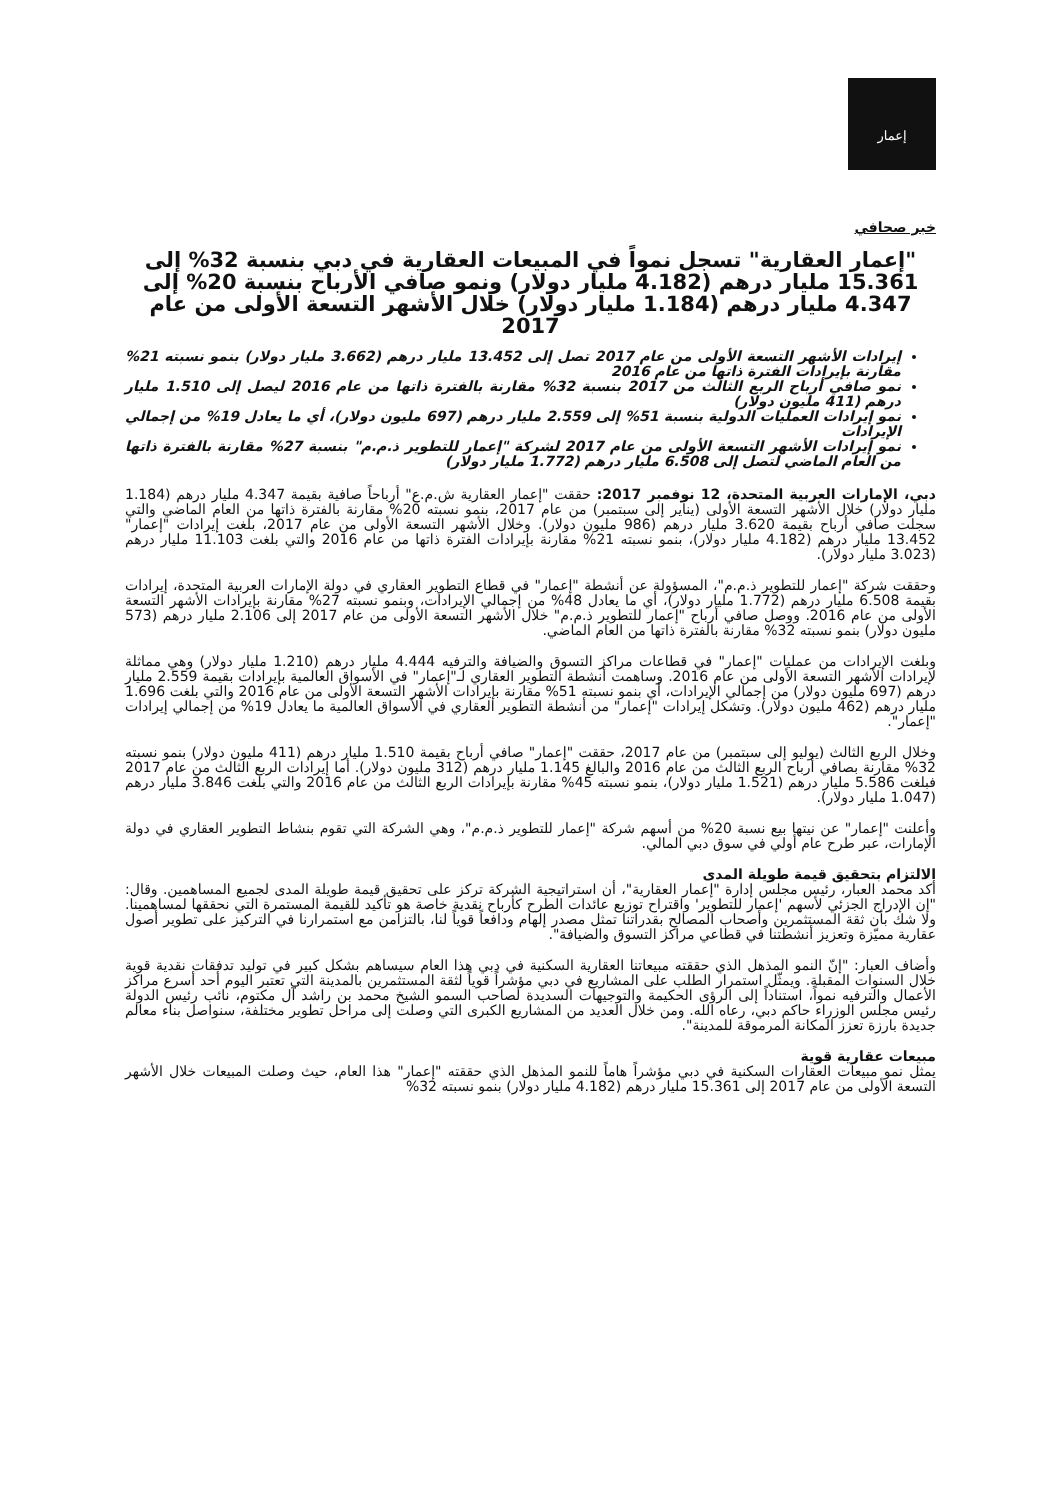إعمار
خبر صحافي
"إعمار العقارية" تسجل نمواً في المبيعات العقارية في دبي بنسبة 32% إلى 15.361 مليار درهم (4.182 مليار دولار) ونمو صافي الأرباح بنسبة 20% إلى 4.347 مليار درهم (1.184 مليار دولار) خلال الأشهر التسعة الأولى من عام 2017
إيرادات الأشهر التسعة الأولى من عام 2017 تصل إلى 13.452 مليار درهم (3.662 مليار دولار) بنمو نسبته 21% مقارنة بإيرادات الفترة ذاتها من عام 2016
نمو صافي أرباح الربع الثالث من 2017 بنسبة 32% مقارنة بالفترة ذاتها من عام 2016 ليصل إلى 1.510 مليار درهم (411 مليون دولار)
نمو إيرادات العمليات الدولية بنسبة 51% إلى 2.559 مليار درهم (697 مليون دولار)، أي ما يعادل 19% من إجمالي الإيرادات
نمو إيرادات الأشهر التسعة الأولى من عام 2017 لشركة "إعمار للتطوير ذ.م.م" بنسبة 27% مقارنة بالفترة ذاتها من العام الماضي لتصل إلى 6.508 مليار درهم (1.772 مليار دولار)
دبي، الإمارات العربية المتحدة، 12 نوفمبر 2017: حققت "إعمار العقارية ش.م.ع" أرباحاً صافية بقيمة 4.347 مليار درهم (1.184 مليار دولار) خلال الأشهر التسعة الأولى (يناير إلى سبتمبر) من عام 2017، بنمو نسبته 20% مقارنة بالفترة ذاتها من العام الماضي والتي سجلت صافي أرباح بقيمة 3.620 مليار درهم (986 مليون دولار). وخلال الأشهر التسعة الأولى من عام 2017، بلغت إيرادات "إعمار" 13.452 مليار درهم (4.182 مليار دولار)، بنمو نسبته 21% مقارنة بإيرادات الفترة ذاتها من عام 2016 والتي بلغت 11.103 مليار درهم (3.023 مليار دولار).
وحققت شركة "إعمار للتطوير ذ.م.م"، المسؤولة عن أنشطة "إعمار" في قطاع التطوير العقاري في دولة الإمارات العربية المتحدة، إيرادات بقيمة 6.508 مليار درهم (1.772 مليار دولار)، أي ما يعادل 48% من إجمالي الإيرادات، وبنمو نسبته 27% مقارنة بإيرادات الأشهر التسعة الأولى من عام 2016. ووصل صافي أرباح "إعمار للتطوير ذ.م.م" خلال الأشهر التسعة الأولى من عام 2017 إلى 2.106 مليار درهم (573 مليون دولار) بنمو نسبته 32% مقارنة بالفترة ذاتها من العام الماضي.
وبلغت الإيرادات من عمليات "إعمار" في قطاعات مراكز التسوق والضيافة والترفيه 4.444 مليار درهم (1.210 مليار دولار) وهي مماثلة لإيرادات الأشهر التسعة الأولى من عام 2016. وساهمت أنشطة التطوير العقاري لـ"إعمار" في الأسواق العالمية بإيرادات بقيمة 2.559 مليار درهم (697 مليون دولار) من إجمالي الإيرادات، أي بنمو نسبته 51% مقارنة بإيرادات الأشهر التسعة الأولى من عام 2016 والتي بلغت 1.696 مليار درهم (462 مليون دولار). وتشكل إيرادات "إعمار" من أنشطة التطوير العقاري في الأسواق العالمية ما يعادل 19% من إجمالي إيرادات "إعمار".
وخلال الربع الثالث (يوليو إلى سبتمبر) من عام 2017، حققت "إعمار" صافي أرباح بقيمة 1.510 مليار درهم (411 مليون دولار) بنمو نسبته 32% مقارنة بصافي أرباح الربع الثالث من عام 2016 والبالغ 1.145 مليار درهم (312 مليون دولار). أما إيرادات الربع الثالث من عام 2017 فبلغت 5.586 مليار درهم (1.521 مليار دولار)، بنمو نسبته 45% مقارنة بإيرادات الربع الثالث من عام 2016 والتي بلغت 3.846 مليار درهم (1.047 مليار دولار).
وأعلنت "إعمار" عن نيتها بيع نسبة 20% من أسهم شركة "إعمار للتطوير ذ.م.م"، وهي الشركة التي تقوم بنشاط التطوير العقاري في دولة الإمارات، عبر طرح عام أولي في سوق دبي المالي.
الالتزام بتحقيق قيمة طويلة المدى
أكد محمد العبار، رئيس مجلس إدارة "إعمار العقارية"، أن استراتيجية الشركة تركز على تحقيق قيمة طويلة المدى لجميع المساهمين. وقال: "إن الإدراج الجزئي لأسهم 'إعمار للتطوير' واقتراح توزيع عائدات الطرح كأرباح نقدية خاصة هو تأكيد للقيمة المستمرة التي نحققها لمساهمينا. ولا شك بأن ثقة المستثمرين وأصحاب المصالح بقدراتنا تمثل مصدر إلهام ودافعاً قوياً لنا، بالتزامن مع استمرارنا في التركيز على تطوير أصول عقارية مميّزة وتعزيز أنشطتنا في قطاعي مراكز التسوق والضيافة".
وأضاف العبار: "إنّ النمو المذهل الذي حققته مبيعاتنا العقارية السكنية في دبي هذا العام سيساهم بشكل كبير في توليد تدفقات نقدية قوية خلال السنوات المقبلة. ويمثّل استمرار الطلب على المشاريع في دبي مؤشراً قوياً لثقة المستثمرين بالمدينة التي تعتبر اليوم أحد أسرع مراكز الأعمال والترفيه نمواً، استناداً إلى الرؤى الحكيمة والتوجيهات السديدة لصاحب السمو الشيخ محمد بن راشد آل مكتوم، نائب رئيس الدولة رئيس مجلس الوزراء حاكم دبي، رعاه الله. ومن خلال العديد من المشاريع الكبرى التي وصلت إلى مراحل تطوير مختلفة، سنواصل بناء معالم جديدة بارزة تعزز المكانة المرموقة للمدينة".
مبيعات عقارية قوية
يمثل نمو مبيعات العقارات السكنية في دبي مؤشراً هاماً للنمو المذهل الذي حققته "إعمار" هذا العام، حيث وصلت المبيعات خلال الأشهر التسعة الأولى من عام 2017 إلى 15.361 مليار درهم (4.182 مليار دولار) بنمو نسبته 32%